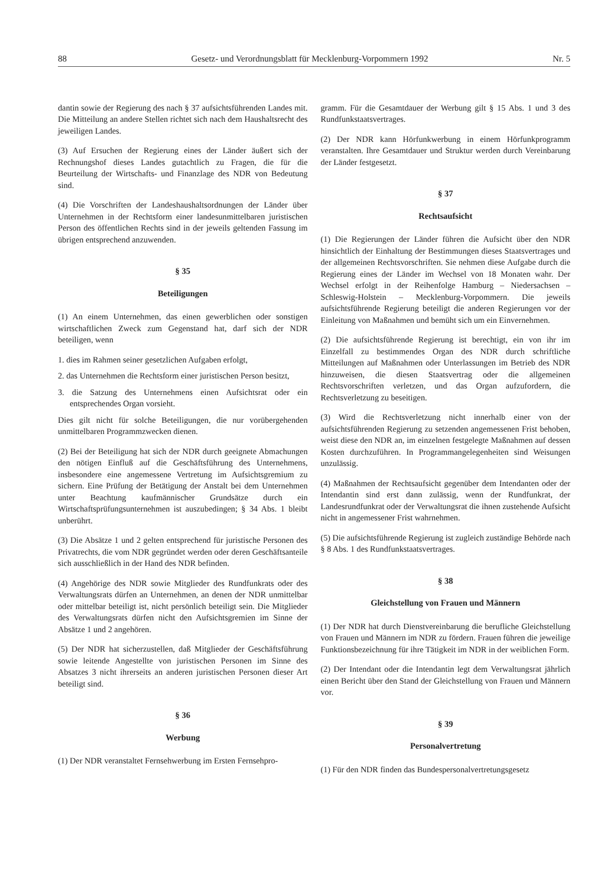88 Gesetz- und Verordnungsblatt für Mecklenburg-Vorpommern 1992 Nr. 5
dantin sowie der Regierung des nach § 37 aufsichtsführenden Landes mit. Die Mitteilung an andere Stellen richtet sich nach dem Haushaltsrecht des jeweiligen Landes.
(3) Auf Ersuchen der Regierung eines der Länder äußert sich der Rechnungshof dieses Landes gutachtlich zu Fragen, die für die Beurteilung der Wirtschafts- und Finanzlage des NDR von Bedeutung sind.
(4) Die Vorschriften der Landeshaushaltsordnungen der Länder über Unternehmen in der Rechtsform einer landesunmittelbaren juristischen Person des öffentlichen Rechts sind in der jeweils geltenden Fassung im übrigen entsprechend anzuwenden.
§ 35
Beteiligungen
(1) An einem Unternehmen, das einen gewerblichen oder sonstigen wirtschaftlichen Zweck zum Gegenstand hat, darf sich der NDR beteiligen, wenn
1. dies im Rahmen seiner gesetzlichen Aufgaben erfolgt,
2. das Unternehmen die Rechtsform einer juristischen Person besitzt,
3. die Satzung des Unternehmens einen Aufsichtsrat oder ein entsprechendes Organ vorsieht.
Dies gilt nicht für solche Beteiligungen, die nur vorübergehenden unmittelbaren Programmzwecken dienen.
(2) Bei der Beteiligung hat sich der NDR durch geeignete Abmachungen den nötigen Einfluß auf die Geschäftsführung des Unternehmens, insbesondere eine angemessene Vertretung im Aufsichtsgremium zu sichern. Eine Prüfung der Betätigung der Anstalt bei dem Unternehmen unter Beachtung kaufmännischer Grundsätze durch ein Wirtschaftsprüfungsunternehmen ist auszubedingen; § 34 Abs. 1 bleibt unberührt.
(3) Die Absätze 1 und 2 gelten entsprechend für juristische Personen des Privatrechts, die vom NDR gegründet werden oder deren Geschäftsanteile sich ausschließlich in der Hand des NDR befinden.
(4) Angehörige des NDR sowie Mitglieder des Rundfunkrats oder des Verwaltungsrats dürfen an Unternehmen, an denen der NDR unmittelbar oder mittelbar beteiligt ist, nicht persönlich beteiligt sein. Die Mitglieder des Verwaltungsrats dürfen nicht den Aufsichtsgremien im Sinne der Absätze 1 und 2 angehören.
(5) Der NDR hat sicherzustellen, daß Mitglieder der Geschäftsführung sowie leitende Angestellte von juristischen Personen im Sinne des Absatzes 3 nicht ihrerseits an anderen juristischen Personen dieser Art beteiligt sind.
§ 36
Werbung
(1) Der NDR veranstaltet Fernsehwerbung im Ersten Fernsehpro-
gramm. Für die Gesamtdauer der Werbung gilt § 15 Abs. 1 und 3 des Rundfunkstaatsvertrages.
(2) Der NDR kann Hörfunkwerbung in einem Hörfunkprogramm veranstalten. Ihre Gesamtdauer und Struktur werden durch Vereinbarung der Länder festgesetzt.
§ 37
Rechtsaufsicht
(1) Die Regierungen der Länder führen die Aufsicht über den NDR hinsichtlich der Einhaltung der Bestimmungen dieses Staatsvertrages und der allgemeinen Rechtsvorschriften. Sie nehmen diese Aufgabe durch die Regierung eines der Länder im Wechsel von 18 Monaten wahr. Der Wechsel erfolgt in der Reihenfolge Hamburg – Niedersachsen – Schleswig-Holstein – Mecklenburg-Vorpommern. Die jeweils aufsichtsführende Regierung beteiligt die anderen Regierungen vor der Einleitung von Maßnahmen und bemüht sich um ein Einvernehmen.
(2) Die aufsichtsführende Regierung ist berechtigt, ein von ihr im Einzelfall zu bestimmendes Organ des NDR durch schriftliche Mitteilungen auf Maßnahmen oder Unterlassungen im Betrieb des NDR hinzuweisen, die diesen Staatsvertrag oder die allgemeinen Rechtsvorschriften verletzen, und das Organ aufzufordern, die Rechtsverletzung zu beseitigen.
(3) Wird die Rechtsverletzung nicht innerhalb einer von der aufsichtsführenden Regierung zu setzenden angemessenen Frist behoben, weist diese den NDR an, im einzelnen festgelegte Maßnahmen auf dessen Kosten durchzuführen. In Programmangelegenheiten sind Weisungen unzulässig.
(4) Maßnahmen der Rechtsaufsicht gegenüber dem Intendanten oder der Intendantin sind erst dann zulässig, wenn der Rundfunkrat, der Landesrundfunkrat oder der Verwaltungsrat die ihnen zustehende Aufsicht nicht in angemessener Frist wahrnehmen.
(5) Die aufsichtsführende Regierung ist zugleich zuständige Behörde nach § 8 Abs. 1 des Rundfunkstaatsvertrages.
§ 38
Gleichstellung von Frauen und Männern
(1) Der NDR hat durch Dienstvereinbarung die berufliche Gleichstellung von Frauen und Männern im NDR zu fördern. Frauen führen die jeweilige Funktionsbezeichnung für ihre Tätigkeit im NDR in der weiblichen Form.
(2) Der Intendant oder die Intendantin legt dem Verwaltungsrat jährlich einen Bericht über den Stand der Gleichstellung von Frauen und Männern vor.
§ 39
Personalvertretung
(1) Für den NDR finden das Bundespersonalvertretungsgesetz